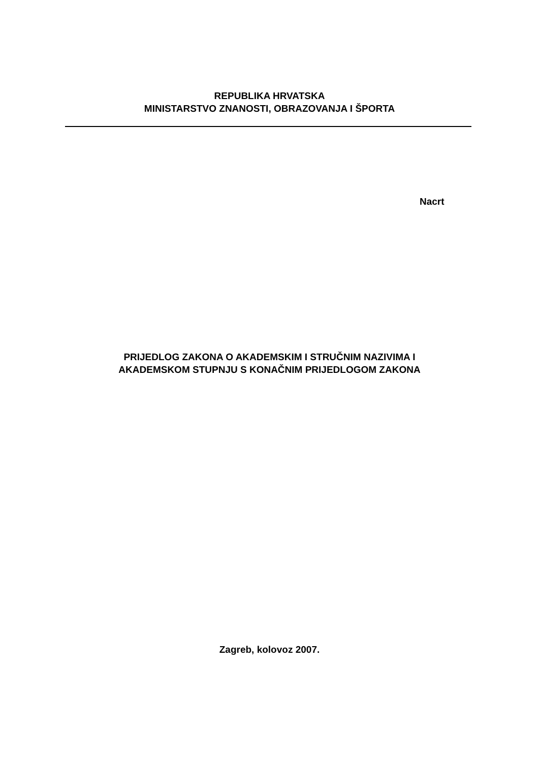REPUBLIKA HRVATSKA
MINISTARSTVO ZNANOSTI, OBRAZOVANJA I ŠPORTA
Nacrt
PRIJEDLOG ZAKONA O AKADEMSKIM I STRUČNIM NAZIVIMA I
AKADEMSKOM STUPNJU S KONAČNIM PRIJEDLOGOM ZAKONA
Zagreb, kolovoz 2007.